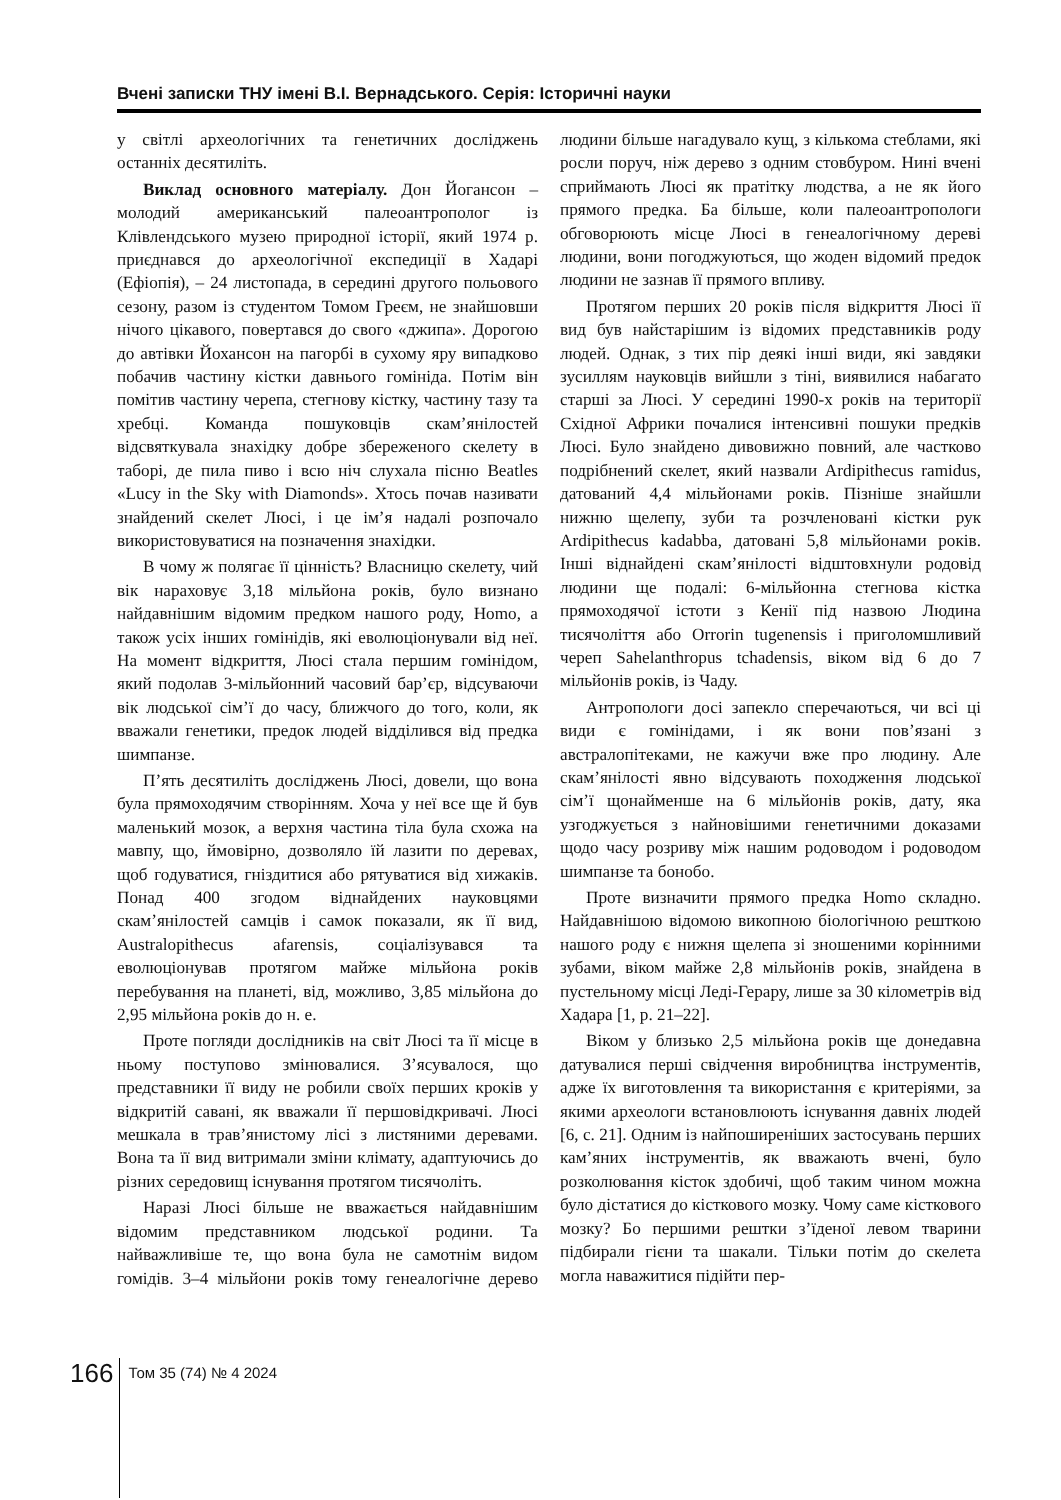Вчені записки ТНУ імені В.І. Вернадського. Серія: Історичні науки
у світлі археологічних та генетичних досліджень останніх десятиліть.
Виклад основного матеріалу. Дон Йогансон – молодий американський палеоантрополог із Клівлендського музею природної історії, який 1974 р. приєднався до археологічної експедиції в Хадарі (Ефіопія), – 24 листопада, в середині другого польового сезону, разом із студентом Томом Греєм, не знайшовши нічого цікавого, повертався до свого «джипа». Дорогою до автівки Йохансон на пагорбі в сухому яру випадково побачив частину кістки давнього гомініда. Потім він помітив частину черепа, стегнову кістку, частину тазу та хребці. Команда пошуковців скам’янілостей відсвяткувала знахідку добре збереженого скелету в таборі, де пила пиво і всю ніч слухала пісню Beatles «Lucy in the Sky with Diamonds». Хтось почав називати знайдений скелет Люсі, і це ім’я надалі розпочало використовуватися на позначення знахідки.
В чому ж полягає її цінність? Власницю скелету, чий вік нараховує 3,18 мільйона років, було визнано найдавнішим відомим предком нашого роду, Homo, а також усіх інших гомінідів, які еволюціонували від неї. На момент відкриття, Люсі стала першим гомінідом, який подолав 3-мільйонний часовий бар’єр, відсуваючи вік людської сім’ї до часу, ближчого до того, коли, як вважали генетики, предок людей відділився від предка шимпанзе.
П’ять десятиліть досліджень Люсі, довели, що вона була прямоходячим створінням. Хоча у неї все ще й був маленький мозок, а верхня частина тіла була схожа на мавпу, що, ймовірно, дозволяло їй лазити по деревах, щоб годуватися, гніздитися або рятуватися від хижаків. Понад 400 згодом віднайдених науковцями скам’янілостей самців і самок показали, як її вид, Australopithecus afarensis, соціалізувався та еволюціонував протягом майже мільйона років перебування на планеті, від, можливо, 3,85 мільйона до 2,95 мільйона років до н. е.
Проте погляди дослідників на світ Люсі та її місце в ньому поступово змінювалися. З’ясувалося, що представники її виду не робили своїх перших кроків у відкритій савані, як вважали її першовідкривачі. Люсі мешкала в трав’янистому лісі з листяними деревами. Вона та її вид витримали зміни клімату, адаптуючись до різних середовищ існування протягом тисячоліть.
Наразі Люсі більше не вважається найдавнішим відомим представником людської родини. Та найважливіше те, що вона була не самотнім видом гомідів. 3–4 мільйони років тому генеалогічне дерево людини більше нагадувало кущ, з кількома стеблами, які росли поруч, ніж дерево з одним стовбуром. Нині вчені сприймають Люсі як пратітку людства, а не як його прямого предка. Ба більше, коли палеоантропологи обговорюють місце Люсі в генеалогічному дереві людини, вони погоджуються, що жоден відомий предок людини не зазнав її прямого впливу.
Протягом перших 20 років після відкриття Люсі її вид був найстарішим із відомих представників роду людей. Однак, з тих пір деякі інші види, які завдяки зусиллям науковців вийшли з тіні, виявилися набагато старші за Люсі. У середині 1990-х років на території Східної Африки почалися інтенсивні пошуки предків Люсі. Було знайдено дивовижно повний, але частково подрібнений скелет, який назвали Ardipithecus ramidus, датований 4,4 мільйонами років. Пізніше знайшли нижню щелепу, зуби та розчленовані кістки рук Ardipithecus kadabba, датовані 5,8 мільйонами років. Інші віднайдені скам’янілості відштовхнули родовід людини ще подалі: 6-мільйонна стегнова кістка прямоходячої істоти з Кенії під назвою Людина тисячоліття або Orrorin tugenensis і приголомшливий череп Sahelanthropus tchadensis, віком від 6 до 7 мільйонів років, із Чаду.
Антропологи досі запекло сперечаються, чи всі ці види є гомінідами, і як вони пов’язані з австралопітеками, не кажучи вже про людину. Але скам’янілості явно відсувають походження людської сім’ї щонайменше на 6 мільйонів років, дату, яка узгоджується з найновішими генетичними доказами щодо часу розриву між нашим родоводом і родоводом шимпанзе та бонобо.
Проте визначити прямого предка Homo складно. Найдавнішою відомою викопною біологічною решткою нашого роду є нижня щелепа зі зношеними корінними зубами, віком майже 2,8 мільйонів років, знайдена в пустельному місці Леді-Герару, лише за 30 кілометрів від Хадара [1, p. 21–22].
Віком у близько 2,5 мільйона років ще донедавна датувалися перші свідчення виробництва інструментів, адже їх виготовлення та використання є критеріями, за якими археологи встановлюють існування давніх людей [6, с. 21]. Одним із найпоширеніших застосувань перших кам’яних інструментів, як вважають вчені, було розколювання кісток здобичі, щоб таким чином можна було дістатися до кісткового мозку. Чому саме кісткового мозку? Бо першими рештки з’їденої левом тварини підбирали гієни та шакали. Тільки потім до скелета могла наважитися підійти пер-
166
Том 35 (74) № 4 2024